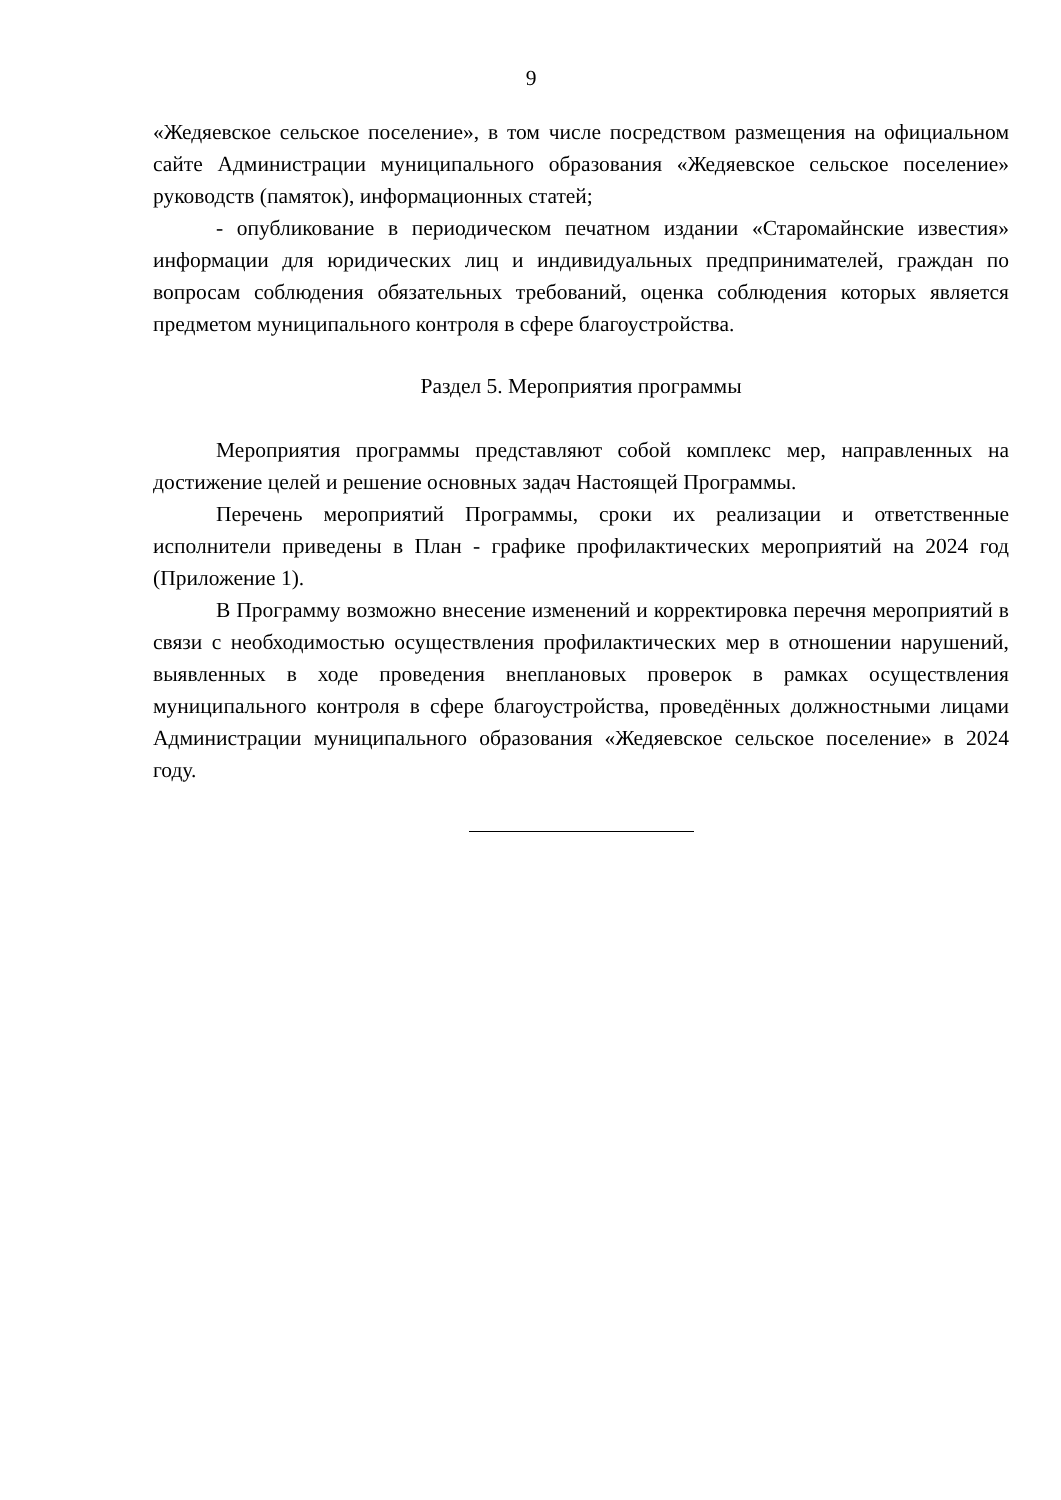9
«Жедяевское сельское поселение», в том числе посредством размещения на официальном сайте Администрации муниципального образования «Жедяевское сельское поселение» руководств (памяток), информационных статей;
- опубликование в периодическом печатном издании «Старомайнские известия» информации для юридических лиц и индивидуальных предпринимателей, граждан по вопросам соблюдения обязательных требований, оценка соблюдения которых является предметом муниципального контроля в сфере благоустройства.
Раздел 5. Мероприятия программы
Мероприятия программы представляют собой комплекс мер, направленных на достижение целей и решение основных задач Настоящей Программы.
Перечень мероприятий Программы, сроки их реализации и ответственные исполнители приведены в План - графике профилактических мероприятий на 2024 год (Приложение 1).
В Программу возможно внесение изменений и корректировка перечня мероприятий в связи с необходимостью осуществления профилактических мер в отношении нарушений, выявленных в ходе проведения внеплановых проверок в рамках осуществления муниципального контроля в сфере благоустройства, проведённых должностными лицами Администрации муниципального образования «Жедяевское сельское поселение» в 2024 году.